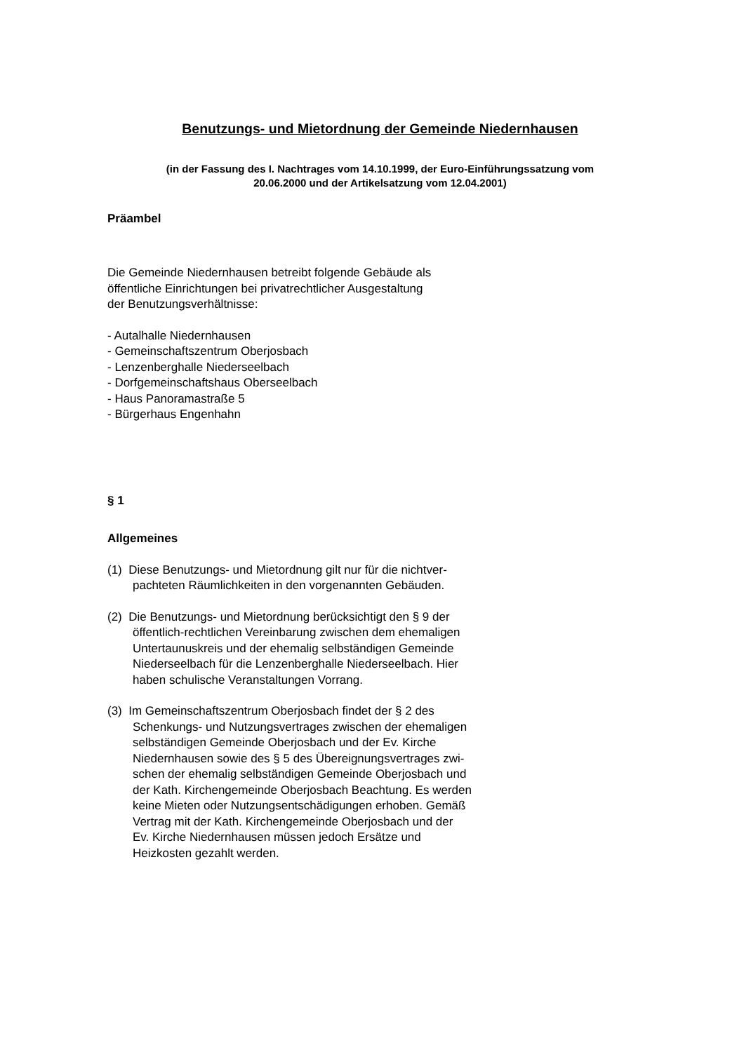Benutzungs- und Mietordnung der Gemeinde Niedernhausen
(in der Fassung des I. Nachtrages vom 14.10.1999, der Euro-Einführungssatzung vom
20.06.2000 und der Artikelsatzung vom 12.04.2001)
Präambel
Die Gemeinde Niedernhausen betreibt folgende Gebäude als
öffentliche Einrichtungen bei privatrechtlicher Ausgestaltung
der Benutzungsverhältnisse:
- Autalhalle Niedernhausen
- Gemeinschaftszentrum Oberjosbach
- Lenzenberghalle Niederseelbach
- Dorfgemeinschaftshaus Oberseelbach
- Haus Panoramastraße 5
- Bürgerhaus Engenhahn
§ 1
Allgemeines
(1) Diese Benutzungs- und Mietordnung gilt nur für die nichtver-
pachteten Räumlichkeiten in den vorgenannten Gebäuden.
(2) Die Benutzungs- und Mietordnung berücksichtigt den § 9 der
öffentlich-rechtlichen Vereinbarung zwischen dem ehemaligen
Untertaunuskreis und der ehemalig selbständigen Gemeinde
Niederseelbach für die Lenzenberghalle Niederseelbach. Hier
haben schulische Veranstaltungen Vorrang.
(3) Im Gemeinschaftszentrum Oberjosbach findet der § 2 des
Schenkungs- und Nutzungsvertrages zwischen der ehemaligen
selbständigen Gemeinde Oberjosbach und der Ev. Kirche
Niedernhausen sowie des § 5 des Übereignungsvertrages zwi-
schen der ehemalig selbständigen Gemeinde Oberjosbach und
der Kath. Kirchengemeinde Oberjosbach Beachtung. Es werden
keine Mieten oder Nutzungsentschädigungen erhoben. Gemäß
Vertrag mit der Kath. Kirchengemeinde Oberjosbach und der
Ev. Kirche Niedernhausen müssen jedoch Ersätze und
Heizkosten gezahlt werden.